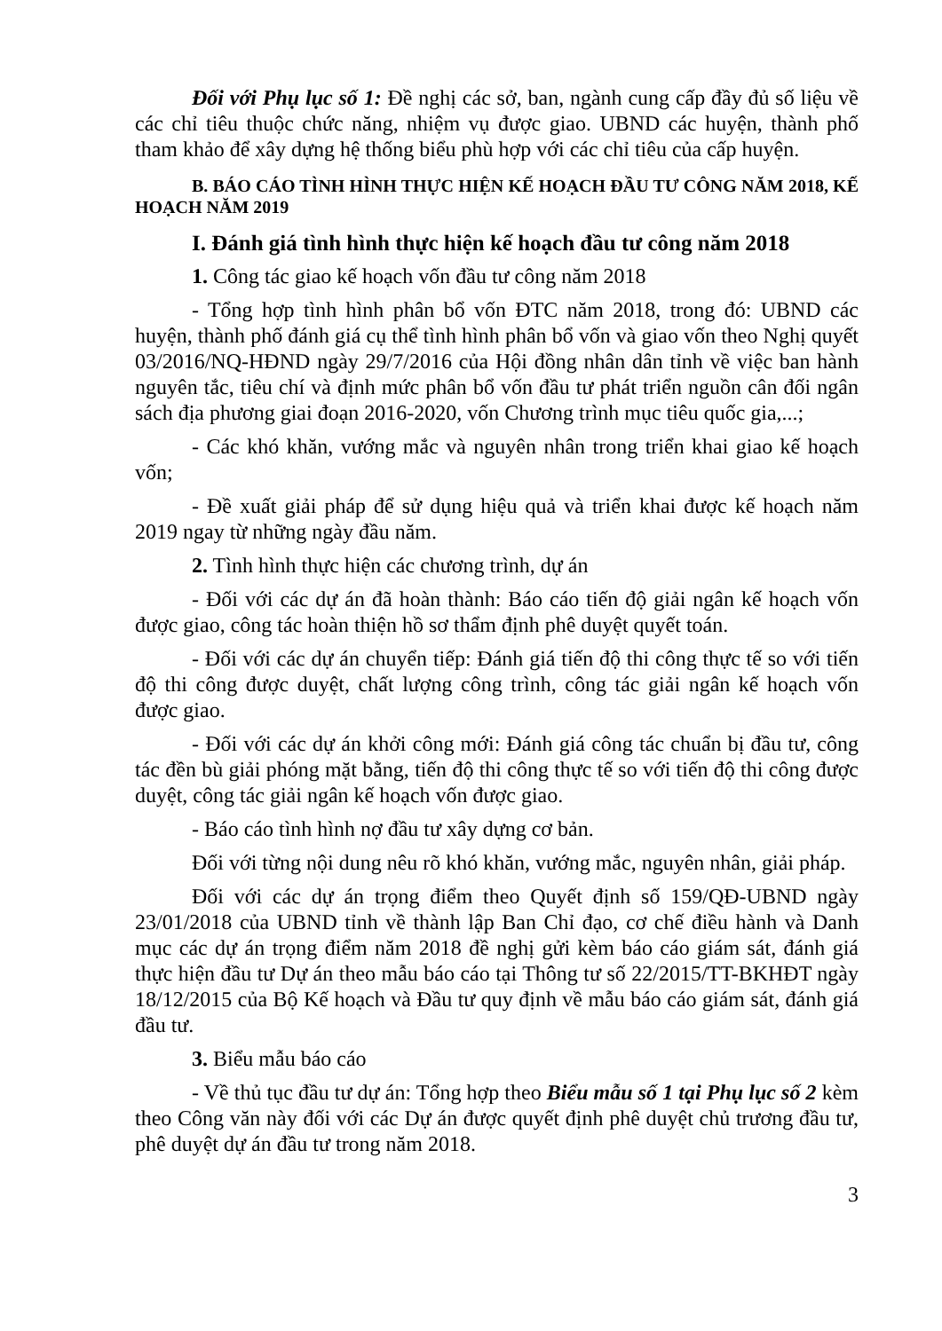Đối với Phụ lục số 1: Đề nghị các sở, ban, ngành cung cấp đầy đủ số liệu về các chỉ tiêu thuộc chức năng, nhiệm vụ được giao. UBND các huyện, thành phố tham khảo để xây dựng hệ thống biểu phù hợp với các chỉ tiêu của cấp huyện.
B. BÁO CÁO TÌNH HÌNH THỰC HIỆN KẾ HOẠCH ĐẦU TƯ CÔNG NĂM 2018, KẾ HOẠCH NĂM 2019
I. Đánh giá tình hình thực hiện kế hoạch đầu tư công năm 2018
1. Công tác giao kế hoạch vốn đầu tư công năm 2018
- Tổng hợp tình hình phân bổ vốn ĐTC năm 2018, trong đó: UBND các huyện, thành phố đánh giá cụ thể tình hình phân bổ vốn và giao vốn theo Nghị quyết 03/2016/NQ-HĐND ngày 29/7/2016 của Hội đồng nhân dân tỉnh về việc ban hành nguyên tắc, tiêu chí và định mức phân bổ vốn đầu tư phát triển nguồn cân đối ngân sách địa phương giai đoạn 2016-2020, vốn Chương trình mục tiêu quốc gia,...;
- Các khó khăn, vướng mắc và nguyên nhân trong triển khai giao kế hoạch vốn;
- Đề xuất giải pháp để sử dụng hiệu quả và triển khai được kế hoạch năm 2019 ngay từ những ngày đầu năm.
2. Tình hình thực hiện các chương trình, dự án
- Đối với các dự án đã hoàn thành: Báo cáo tiến độ giải ngân kế hoạch vốn được giao, công tác hoàn thiện hồ sơ thẩm định phê duyệt quyết toán.
- Đối với các dự án chuyển tiếp: Đánh giá tiến độ thi công thực tế so với tiến độ thi công được duyệt, chất lượng công trình, công tác giải ngân kế hoạch vốn được giao.
- Đối với các dự án khởi công mới: Đánh giá công tác chuẩn bị đầu tư, công tác đền bù giải phóng mặt bằng, tiến độ thi công thực tế so với tiến độ thi công được duyệt, công tác giải ngân kế hoạch vốn được giao.
- Báo cáo tình hình nợ đầu tư xây dựng cơ bản.
Đối với từng nội dung nêu rõ khó khăn, vướng mắc, nguyên nhân, giải pháp.
Đối với các dự án trọng điểm theo Quyết định số 159/QĐ-UBND ngày 23/01/2018 của UBND tỉnh về thành lập Ban Chỉ đạo, cơ chế điều hành và Danh mục các dự án trọng điểm năm 2018 đề nghị gửi kèm báo cáo giám sát, đánh giá thực hiện đầu tư Dự án theo mẫu báo cáo tại Thông tư số 22/2015/TT-BKHĐT ngày 18/12/2015 của Bộ Kế hoạch và Đầu tư quy định về mẫu báo cáo giám sát, đánh giá đầu tư.
3. Biểu mẫu báo cáo
- Về thủ tục đầu tư dự án: Tổng hợp theo Biểu mẫu số 1 tại Phụ lục số 2 kèm theo Công văn này đối với các Dự án được quyết định phê duyệt chủ trương đầu tư, phê duyệt dự án đầu tư trong năm 2018.
3